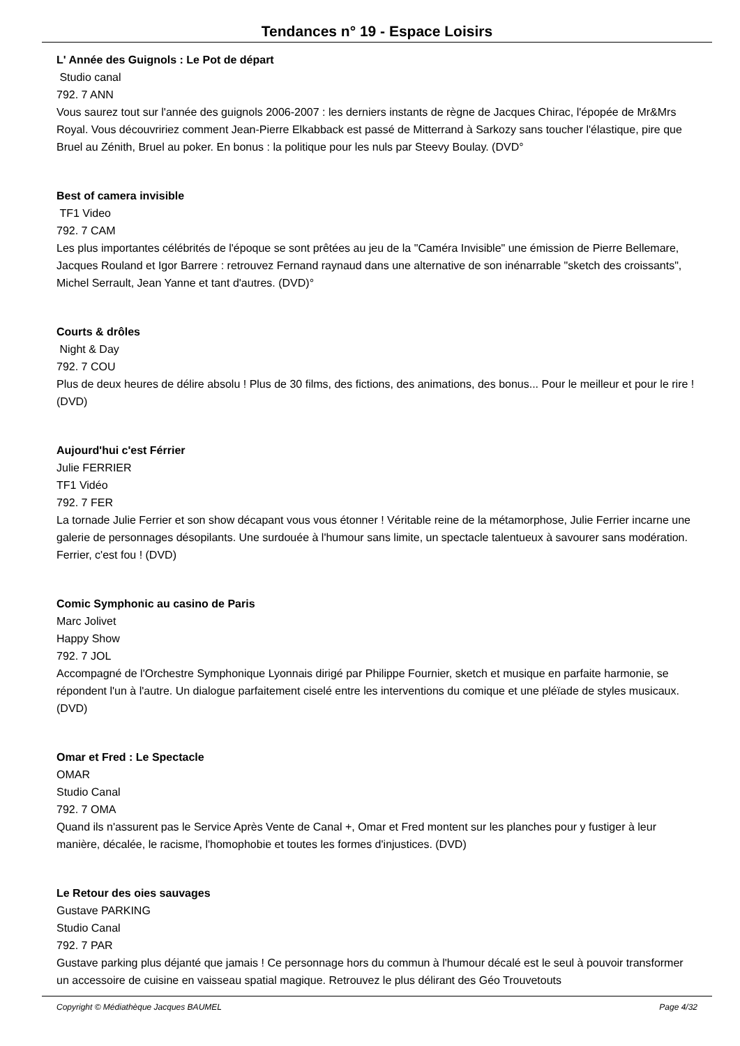Tendances n° 19 - Espace Loisirs
L' Année des Guignols : Le Pot de départ
Studio canal
792. 7 ANN
Vous saurez tout sur l'année des guignols 2006-2007 : les derniers instants de règne de Jacques Chirac, l'épopée de Mr&Mrs Royal. Vous découvririez comment Jean-Pierre Elkabback est passé de Mitterrand à Sarkozy sans toucher l'élastique, pire que Bruel au Zénith, Bruel au poker. En bonus : la politique pour les nuls par Steevy Boulay. (DVD°
Best of camera invisible
TF1 Video
792. 7 CAM
Les plus importantes célébrités de l'époque se sont prêtées au jeu de la "Caméra Invisible" une émission de Pierre Bellemare, Jacques Rouland et Igor Barrere : retrouvez Fernand raynaud dans une alternative de son inénarrable "sketch des croissants", Michel Serrault, Jean Yanne et tant d'autres. (DVD)°
Courts & drôles
Night & Day
792. 7 COU
Plus de deux heures de délire absolu ! Plus de 30 films, des fictions, des animations, des bonus... Pour le meilleur et pour le rire ! (DVD)
Aujourd'hui c'est Férrier
Julie FERRIER
TF1 Vidéo
792. 7 FER
La tornade Julie Ferrier et son show décapant vous vous étonner ! Véritable reine de la métamorphose, Julie Ferrier incarne une galerie de personnages désopilants. Une surdouée à l'humour sans limite, un spectacle talentueux à savourer sans modération. Ferrier, c'est fou ! (DVD)
Comic Symphonic au casino de Paris
Marc Jolivet
Happy Show
792. 7 JOL
Accompagné de l'Orchestre Symphonique Lyonnais dirigé par Philippe Fournier, sketch et musique en parfaite harmonie, se répondent l'un à l'autre. Un dialogue parfaitement ciselé entre les interventions du comique et une pléïade de styles musicaux. (DVD)
Omar et Fred : Le Spectacle
OMAR
Studio Canal
792. 7 OMA
Quand ils n'assurent pas le Service Après Vente de Canal +, Omar et Fred montent sur les planches pour y fustiger à leur manière, décalée, le racisme, l'homophobie et toutes les formes d'injustices. (DVD)
Le Retour des oies sauvages
Gustave PARKING
Studio Canal
792. 7 PAR
Gustave parking plus déjanté que jamais ! Ce personnage hors du commun à l'humour décalé est le seul à pouvoir transformer un accessoire de cuisine en vaisseau spatial magique. Retrouvez le plus délirant des Géo Trouvetouts
Copyright © Médiathèque Jacques BAUMEL Page 4/32